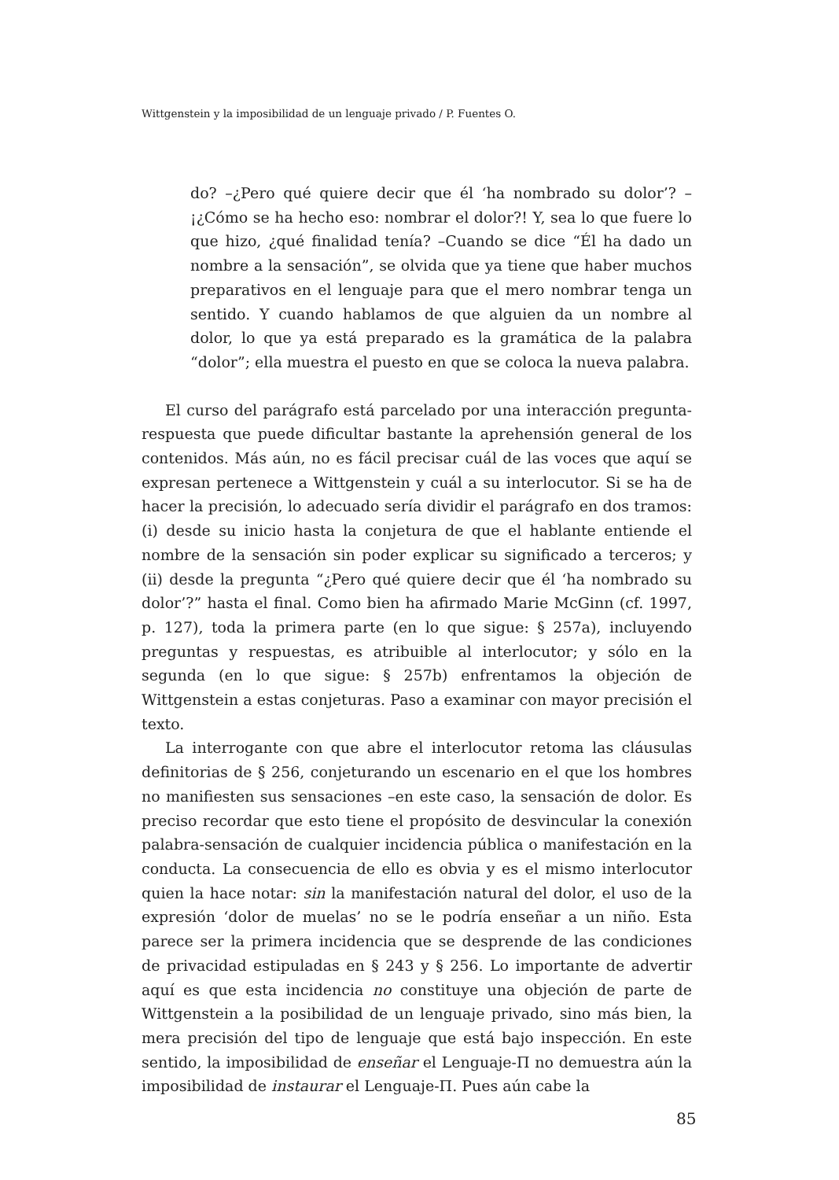Wittgenstein y la imposibilidad de un lenguaje privado / P. Fuentes O.
do? –¿Pero qué quiere decir que él ‘ha nombrado su dolor’? –¡¿Cómo se ha hecho eso: nombrar el dolor?! Y, sea lo que fuere lo que hizo, ¿qué finalidad tenía? –Cuando se dice “Él ha dado un nombre a la sensación”, se olvida que ya tiene que haber muchos preparativos en el lenguaje para que el mero nombrar tenga un sentido. Y cuando hablamos de que alguien da un nombre al dolor, lo que ya está preparado es la gramática de la palabra “dolor”; ella muestra el puesto en que se coloca la nueva palabra.
El curso del parágrafo está parcelado por una interacción pregunta-respuesta que puede dificultar bastante la aprehensión general de los contenidos. Más aún, no es fácil precisar cuál de las voces que aquí se expresan pertenece a Wittgenstein y cuál a su interlocutor. Si se ha de hacer la precisión, lo adecuado sería dividir el parágrafo en dos tramos: (i) desde su inicio hasta la conjetura de que el hablante entiende el nombre de la sensación sin poder explicar su significado a terceros; y (ii) desde la pregunta “¿Pero qué quiere decir que él ‘ha nombrado su dolor’?” hasta el final. Como bien ha afirmado Marie McGinn (cf. 1997, p. 127), toda la primera parte (en lo que sigue: § 257a), incluyendo preguntas y respuestas, es atribuible al interlocutor; y sólo en la segunda (en lo que sigue: § 257b) enfrentamos la objeción de Wittgenstein a estas conjeturas. Paso a examinar con mayor precisión el texto.
La interrogante con que abre el interlocutor retoma las cláusulas definitorias de § 256, conjeturando un escenario en el que los hombres no manifiesten sus sensaciones –en este caso, la sensación de dolor. Es preciso recordar que esto tiene el propósito de desvincular la conexión palabra-sensación de cualquier incidencia pública o manifestación en la conducta. La consecuencia de ello es obvia y es el mismo interlocutor quien la hace notar: sin la manifestación natural del dolor, el uso de la expresión ‘dolor de muelas’ no se le podría enseñar a un niño. Esta parece ser la primera incidencia que se desprende de las condiciones de privacidad estipuladas en § 243 y § 256. Lo importante de advertir aquí es que esta incidencia no constituye una objeción de parte de Wittgenstein a la posibilidad de un lenguaje privado, sino más bien, la mera precisión del tipo de lenguaje que está bajo inspección. En este sentido, la imposibilidad de enseñar el Lenguaje-Π no demuestra aún la imposibilidad de instaurar el Lenguaje-Π. Pues aún cabe la
85